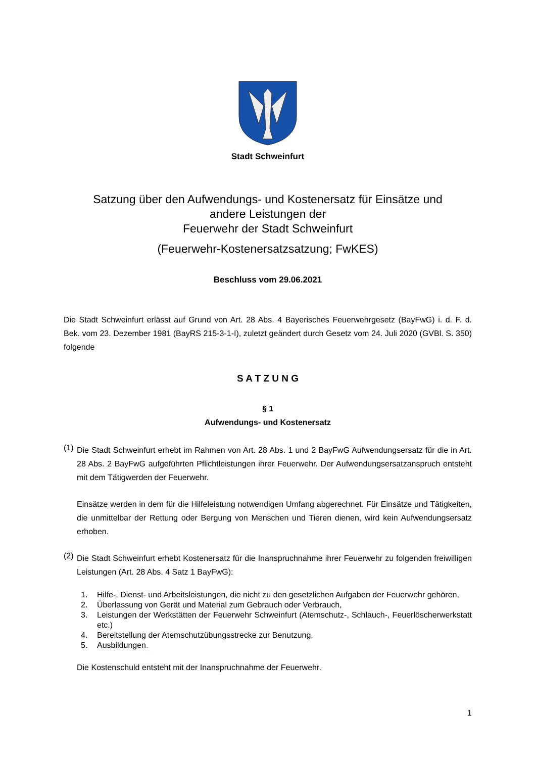Stadt Schweinfurt
Satzung über den Aufwendungs- und Kostenersatz für Einsätze und
andere Leistungen der
Feuerwehr der Stadt Schweinfurt
(Feuerwehr-Kostenersatzsatzung; FwKES)
Beschluss vom 29.06.2021
Die Stadt Schweinfurt erlässt auf Grund von Art. 28 Abs. 4 Bayerisches Feuerwehrgesetz (BayFwG) i. d. F. d. Bek. vom 23. Dezember 1981 (BayRS 215-3-1-I), zuletzt geändert durch Gesetz vom 24. Juli 2020 (GVBl. S. 350) folgende
S A T Z U N G
§ 1
Aufwendungs- und Kostenersatz
(1)
Die Stadt Schweinfurt erhebt im Rahmen von Art. 28 Abs. 1 und 2 BayFwG Aufwendungsersatz für die in Art. 28 Abs. 2 BayFwG aufgeführten Pflichtleistungen ihrer Feuerwehr. Der Aufwendungsersatzanspruch entsteht mit dem Tätigwerden der Feuerwehr.
Einsätze werden in dem für die Hilfeleistung notwendigen Umfang abgerechnet. Für Einsätze und Tätigkeiten, die unmittelbar der Rettung oder Bergung von Menschen und Tieren dienen, wird kein Aufwendungsersatz erhoben.
(2)
Die Stadt Schweinfurt erhebt Kostenersatz für die Inanspruchnahme ihrer Feuerwehr zu folgenden freiwilligen Leistungen (Art. 28 Abs. 4 Satz 1 BayFwG):
1. Hilfe-, Dienst- und Arbeitsleistungen, die nicht zu den gesetzlichen Aufgaben der Feuerwehr gehören,
2. Überlassung von Gerät und Material zum Gebrauch oder Verbrauch,
3. Leistungen der Werkstätten der Feuerwehr Schweinfurt (Atemschutz-, Schlauch-, Feuerlöscherwerkstatt etc.)
4. Bereitstellung der Atemschutzübungsstrecke zur Benutzung,
5. Ausbildungen.
Die Kostenschuld entsteht mit der Inanspruchnahme der Feuerwehr.
1